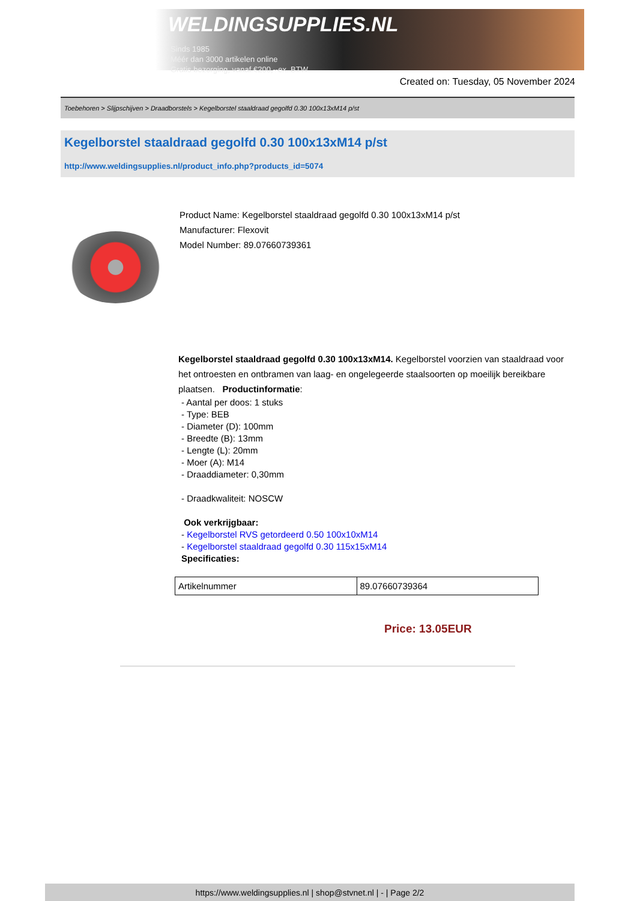WELDINGSUPPLIES.NL
- Sinds 1985
- Méér dan 3000 artikelen online
- Gratis bezorging, vanaf €200,--ex. BTW
Created on: Tuesday, 05 November 2024
Toebehoren > Slijpschijven > Draadborstels > Kegelborstel staaldraad gegolfd 0.30 100x13xM14 p/st
Kegelborstel staaldraad gegolfd 0.30 100x13xM14 p/st
http://www.weldingsupplies.nl/product_info.php?products_id=5074
Product Name: Kegelborstel staaldraad gegolfd 0.30 100x13xM14 p/st
Manufacturer: Flexovit
Model Number: 89.07660739361
Kegelborstel staaldraad gegolfd 0.30 100x13xM14. Kegelborstel voorzien van staaldraad voor het ontroesten en ontbramen van laag- en ongelegeerde staalsoorten op moeilijk bereikbare plaatsen. Productinformatie:
- Aantal per doos: 1 stuks
- Type: BEB
- Diameter (D): 100mm
- Breedte (B): 13mm
- Lengte (L): 20mm
- Moer (A): M14
- Draaddiameter: 0,30mm
- Draadkwaliteit: NOSCW
Ook verkrijgbaar:
- Kegelborstel RVS getordeerd 0.50 100x10xM14
- Kegelborstel staaldraad gegolfd 0.30 115x15xM14
Specificaties:
| Artikelnummer | 89.07660739364 |
Price: 13.05EUR
https://www.weldingsupplies.nl | shop@stvnet.nl | - | Page 2/2